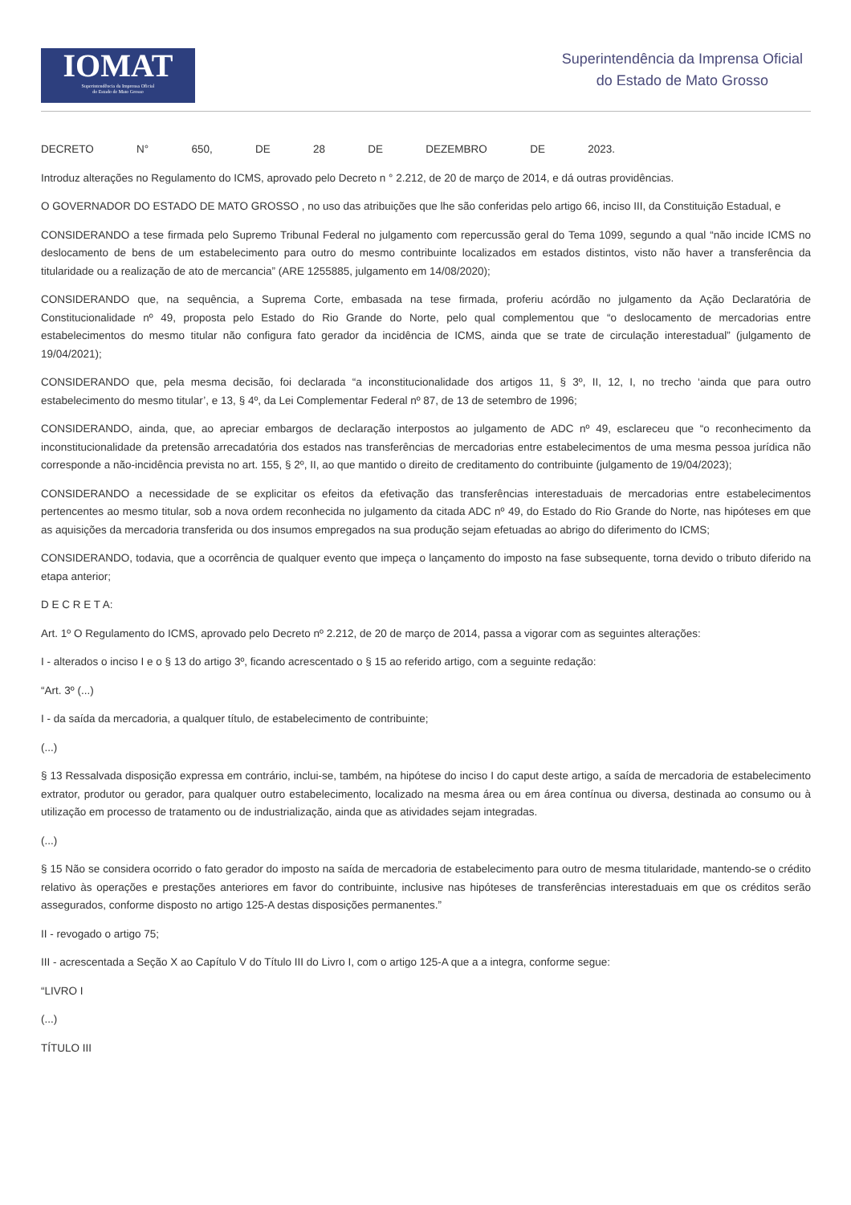IOMAT
Superintendência da Imprensa Oficial
do Estado de Mato Grosso
Superintendência da Imprensa Oficial
do Estado de Mato Grosso
DECRETO N° 650, DE 28 DE DEZEMBRO DE 2023.
Introduz alterações no Regulamento do ICMS, aprovado pelo Decreto n ° 2.212, de 20 de março de 2014, e dá outras providências.
O GOVERNADOR DO ESTADO DE MATO GROSSO , no uso das atribuições que lhe são conferidas pelo artigo 66, inciso III, da Constituição Estadual, e
CONSIDERANDO a tese firmada pelo Supremo Tribunal Federal no julgamento com repercussão geral do Tema 1099, segundo a qual “não incide ICMS no deslocamento de bens de um estabelecimento para outro do mesmo contribuinte localizados em estados distintos, visto não haver a transferência da titularidade ou a realização de ato de mercancia” (ARE 1255885, julgamento em 14/08/2020);
CONSIDERANDO que, na sequência, a Suprema Corte, embasada na tese firmada, proferiu acórdão no julgamento da Ação Declaratória de Constitucionalidade nº 49, proposta pelo Estado do Rio Grande do Norte, pelo qual complementou que “o deslocamento de mercadorias entre estabelecimentos do mesmo titular não configura fato gerador da incidência de ICMS, ainda que se trate de circulação interestadual” (julgamento de 19/04/2021);
CONSIDERANDO que, pela mesma decisão, foi declarada “a inconstitucionalidade dos artigos 11, § 3º, II, 12, I, no trecho ‘ainda que para outro estabelecimento do mesmo titular’, e 13, § 4º, da Lei Complementar Federal nº 87, de 13 de setembro de 1996;
CONSIDERANDO, ainda, que, ao apreciar embargos de declaração interpostos ao julgamento de ADC nº 49, esclareceu que “o reconhecimento da inconstitucionalidade da pretensão arrecadatória dos estados nas transferências de mercadorias entre estabelecimentos de uma mesma pessoa jurídica não corresponde a não-incidência prevista no art. 155, § 2º, II, ao que mantido o direito de creditamento do contribuinte (julgamento de 19/04/2023);
CONSIDERANDO a necessidade de se explicitar os efeitos da efetivação das transferências interestaduais de mercadorias entre estabelecimentos pertencentes ao mesmo titular, sob a nova ordem reconhecida no julgamento da citada ADC nº 49, do Estado do Rio Grande do Norte, nas hipóteses em que as aquisições da mercadoria transferida ou dos insumos empregados na sua produção sejam efetuadas ao abrigo do diferimento do ICMS;
CONSIDERANDO, todavia, que a ocorrência de qualquer evento que impeça o lançamento do imposto na fase subsequente, torna devido o tributo diferido na etapa anterior;
D E C R E T A:
Art. 1º O Regulamento do ICMS, aprovado pelo Decreto nº 2.212, de 20 de março de 2014, passa a vigorar com as seguintes alterações:
I - alterados o inciso I e o § 13 do artigo 3º, ficando acrescentado o § 15 ao referido artigo, com a seguinte redação:
“Art. 3º (...)
I - da saída da mercadoria, a qualquer título, de estabelecimento de contribuinte;
(...)
§ 13 Ressalvada disposição expressa em contrário, inclui-se, também, na hipótese do inciso I do caput deste artigo, a saída de mercadoria de estabelecimento extrator, produtor ou gerador, para qualquer outro estabelecimento, localizado na mesma área ou em área contínua ou diversa, destinada ao consumo ou à utilização em processo de tratamento ou de industrialização, ainda que as atividades sejam integradas.
(...)
§ 15 Não se considera ocorrido o fato gerador do imposto na saída de mercadoria de estabelecimento para outro de mesma titularidade, mantendo-se o crédito relativo às operações e prestações anteriores em favor do contribuinte, inclusive nas hipóteses de transferências interestaduais em que os créditos serão assegurados, conforme disposto no artigo 125-A destas disposições permanentes.”
II - revogado o artigo 75;
III - acrescentada a Seção X ao Capítulo V do Título III do Livro I, com o artigo 125-A que a a integra, conforme segue:
“LIVRO I
(...)
TÍTULO III